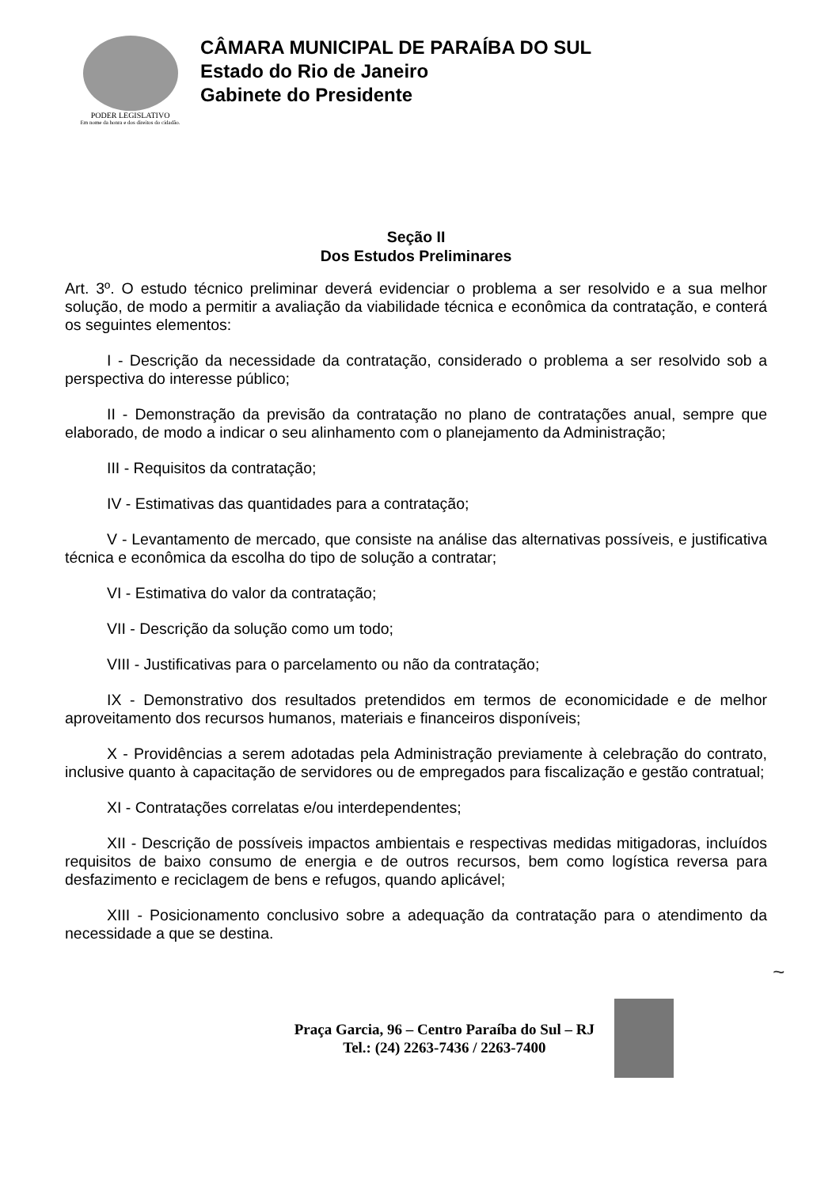PODER LEGISLATIVO
Em nome da honra e dos direitos do cidadão.
CÂMARA MUNICIPAL DE PARAÍBA DO SUL
Estado do Rio de Janeiro
Gabinete do Presidente
Seção II
Dos Estudos Preliminares
Art. 3º. O estudo técnico preliminar deverá evidenciar o problema a ser resolvido e a sua melhor solução, de modo a permitir a avaliação da viabilidade técnica e econômica da contratação, e conterá os seguintes elementos:
I - Descrição da necessidade da contratação, considerado o problema a ser resolvido sob a perspectiva do interesse público;
II - Demonstração da previsão da contratação no plano de contratações anual, sempre que elaborado, de modo a indicar o seu alinhamento com o planejamento da Administração;
III - Requisitos da contratação;
IV - Estimativas das quantidades para a contratação;
V - Levantamento de mercado, que consiste na análise das alternativas possíveis, e justificativa técnica e econômica da escolha do tipo de solução a contratar;
VI - Estimativa do valor da contratação;
VII - Descrição da solução como um todo;
VIII - Justificativas para o parcelamento ou não da contratação;
IX - Demonstrativo dos resultados pretendidos em termos de economicidade e de melhor aproveitamento dos recursos humanos, materiais e financeiros disponíveis;
X - Providências a serem adotadas pela Administração previamente à celebração do contrato, inclusive quanto à capacitação de servidores ou de empregados para fiscalização e gestão contratual;
XI - Contratações correlatas e/ou interdependentes;
XII - Descrição de possíveis impactos ambientais e respectivas medidas mitigadoras, incluídos requisitos de baixo consumo de energia e de outros recursos, bem como logística reversa para desfazimento e reciclagem de bens e refugos, quando aplicável;
XIII - Posicionamento conclusivo sobre a adequação da contratação para o atendimento da necessidade a que se destina.
~
Praça Garcia, 96 – Centro Paraíba do Sul – RJ
Tel.: (24) 2263-7436 / 2263-7400